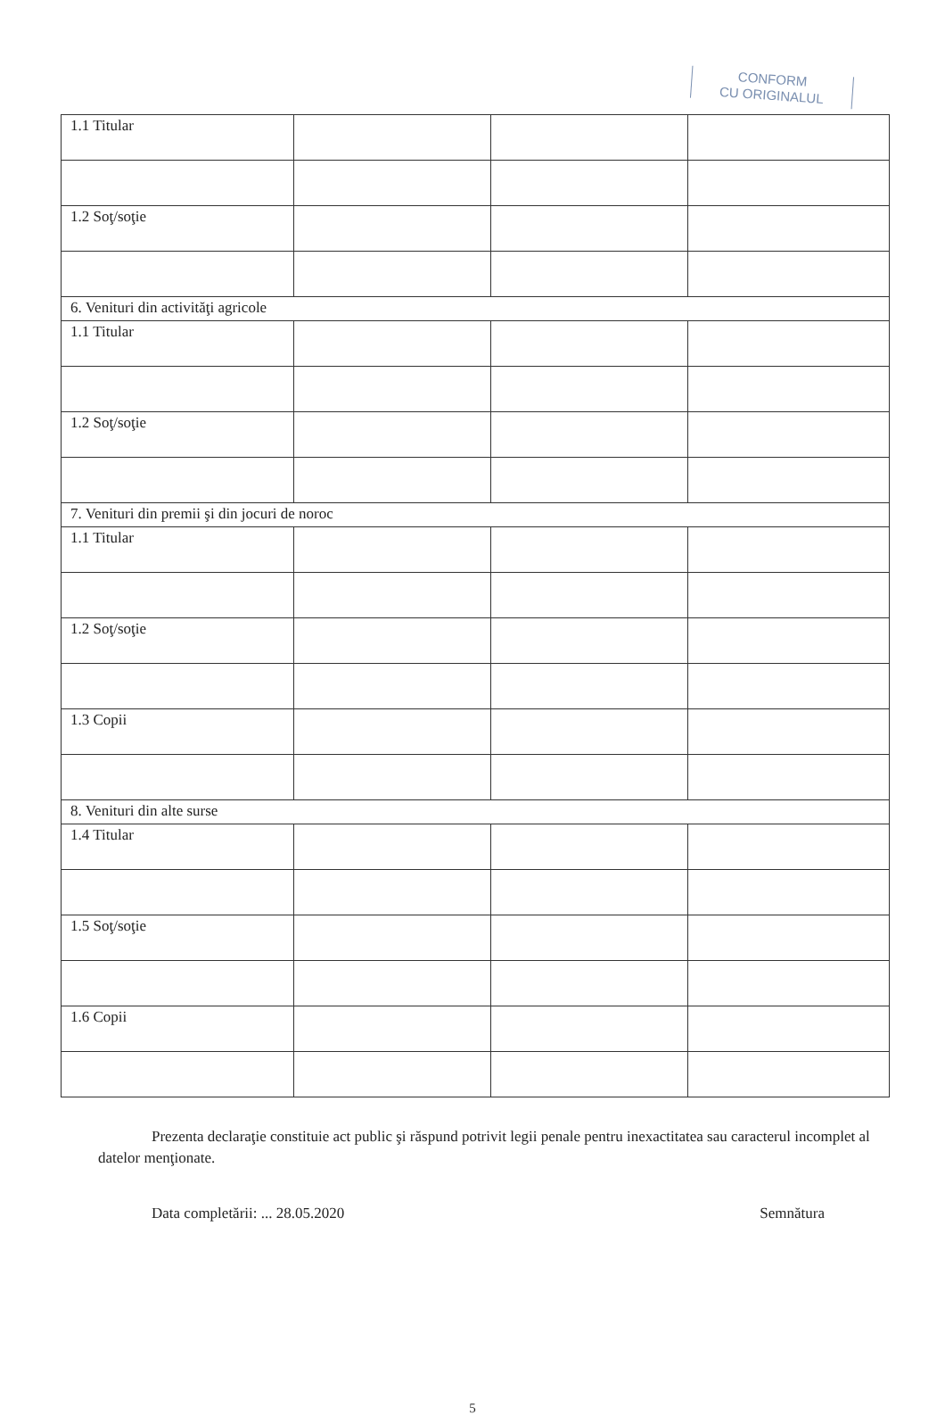CONFORM
CU ORIGINALUL
| 1.1 Titular | | | |
| 1.2 Soţ/soţie | | | |
| 6. Venituri din activităţi agricole | | | |
| 1.1 Titular | | | |
| 1.2 Soţ/soţie | | | |
| 7. Venituri din premii şi din jocuri de noroc | | | |
| 1.1 Titular | | | |
| 1.2 Soţ/soţie | | | |
| 1.3 Copii | | | |
| 8. Venituri din alte surse | | | |
| 1.4 Titular | | | |
| 1.5 Soţ/soţie | | | |
| 1.6 Copii | | | |
Prezenta declaraţie constituie act public şi răspund potrivit legii penale pentru inexactitatea sau caracterul incomplet al datelor menţionate.
Data completării: ... 28.05.2020
Semnătura
5